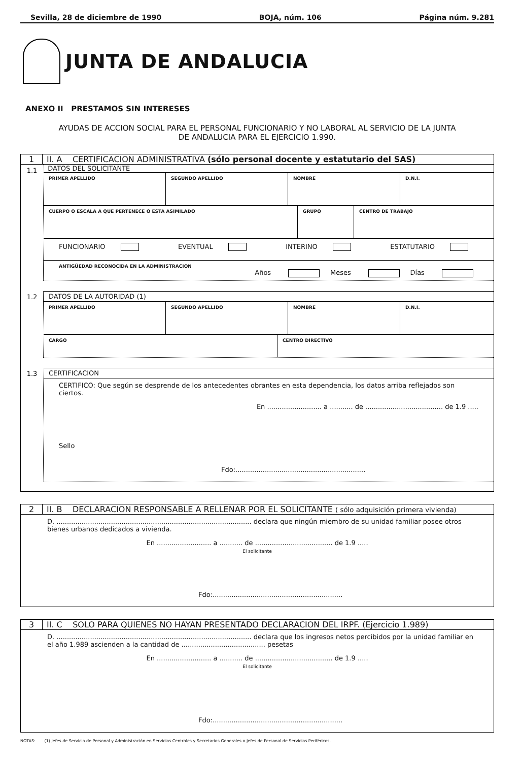Sevilla, 28 de diciembre de 1990 BOJA, núm. 106 Página núm. 9.281
JUNTA DE ANDALUCIA
ANEXO II PRESTAMOS SIN INTERESES
AYUDAS DE ACCION SOCIAL PARA EL PERSONAL FUNCIONARIO Y NO LABORAL AL SERVICIO DE LA JUNTA
DE ANDALUCIA PARA EL EJERCICIO 1.990.
1 II. A CERTIFICACION ADMINISTRATIVA (sólo personal docente y estatutario del SAS)
1.1
DATOS DEL SOLICITANTE
PRIMER APELLIDO SEGUNDO APELLIDO NOMBRE D.N.I.
CUERPO O ESCALA A QUE PERTENECE O ESTA ASIMILADO GRUPO CENTRO DE TRABAJO
FUNCIONARIO EVENTUAL INTERINO ESTATUTARIO
ANTIGÜEDAD RECONOCIDA EN LA ADMINISTRACION
Años Meses Días
1.2 DATOS DE LA AUTORIDAD (1)
PRIMER APELLIDO SEGUNDO APELLIDO NOMBRE D.N.I.
CARGO CENTRO DIRECTIVO
1.3 CERTIFICACION
CERTIFICO: Que según se desprende de los antecedentes obrantes en esta dependencia, los datos arriba reflejados son ciertos.
En .......................... a ........... de ..................................... de 1.9 .....
Sello
Fdo:..............................................................
2 II. B DECLARACION RESPONSABLE A RELLENAR POR EL SOLICITANTE ( sólo adquisición primera vivienda)
D. ............................................................................................. declara que ningún miembro de su unidad familiar posee otros bienes urbanos dedicados a vivienda.
En .......................... a ........... de ..................................... de 1.9 .....
El solicitante
Fdo:..............................................................
3 II. C SOLO PARA QUIENES NO HAYAN PRESENTADO DECLARACION DEL IRPF. (Ejercicio 1.989)
D. ............................................................................................. declara que los ingresos netos percibidos por la unidad familiar en el año 1.989 ascienden a la cantidad de ........................................ pesetas
En .......................... a ........... de ..................................... de 1.9 .....
El solicitante
Fdo:..............................................................
NOTAS: (1) Jefes de Servicio de Personal y Administración en Servicios Centrales y Secretarios Generales o Jefes de Personal de Servicios Periféricos.